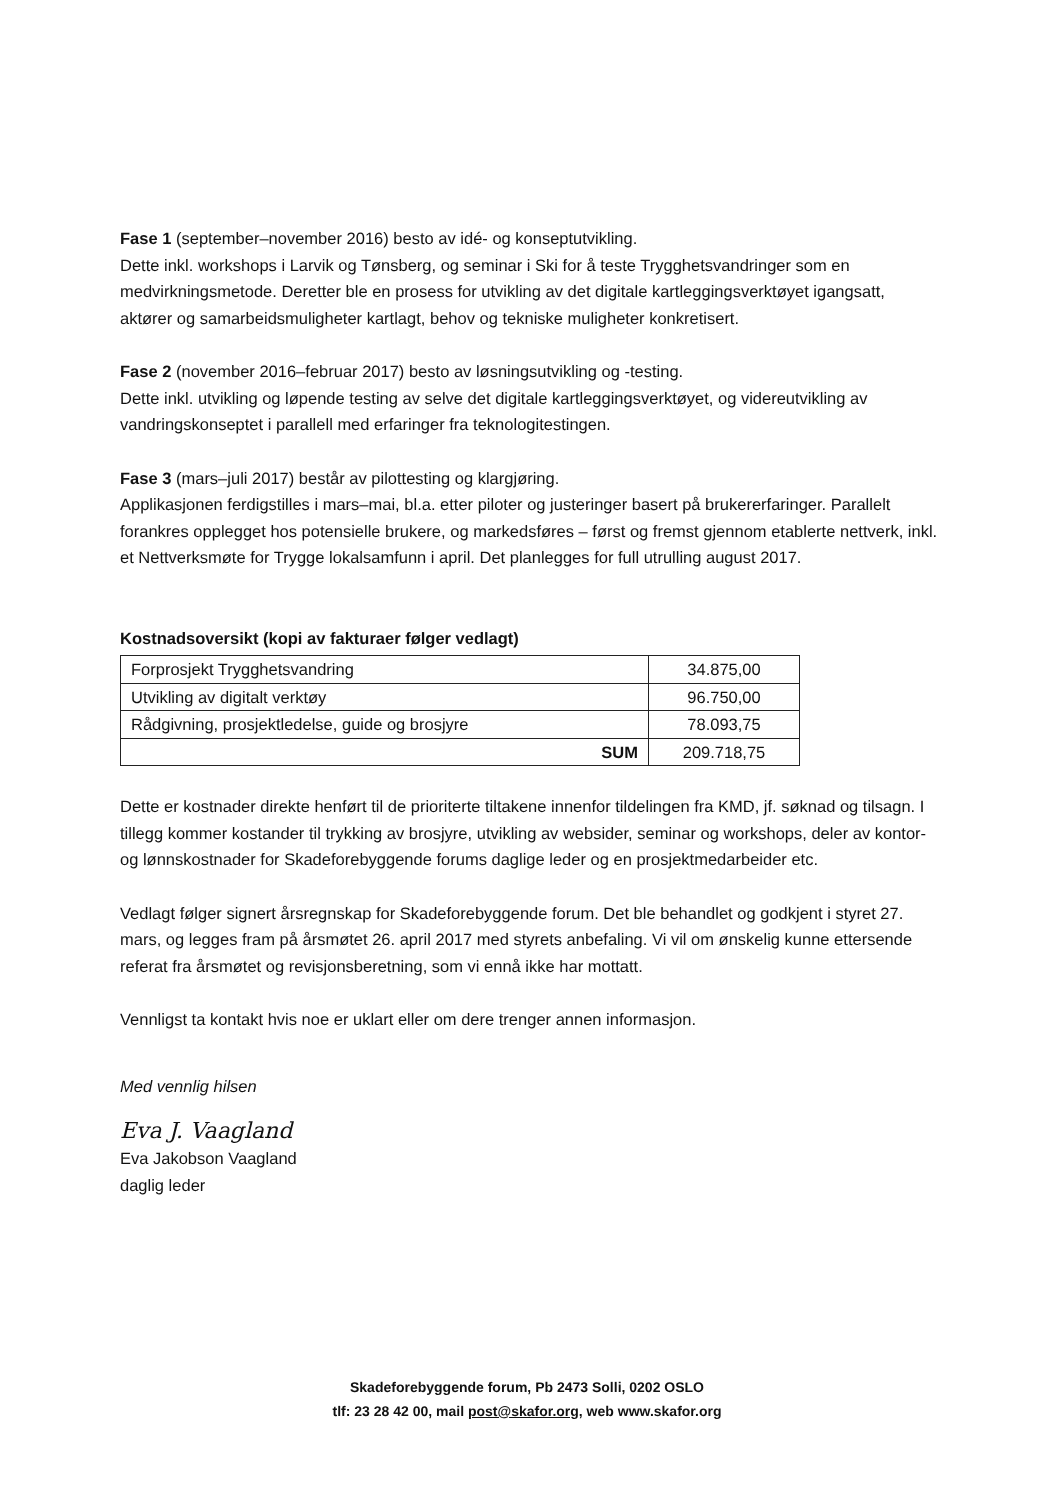Fase 1 (september–november 2016) besto av idé- og konseptutvikling.
Dette inkl. workshops i Larvik og Tønsberg, og seminar i Ski for å teste Trygghetsvandringer som en medvirkningsmetode. Deretter ble en prosess for utvikling av det digitale kartleggingsverktøyet igangsatt, aktører og samarbeidsmuligheter kartlagt, behov og tekniske muligheter konkretisert.
Fase 2 (november 2016–februar 2017) besto av løsningsutvikling og -testing.
Dette inkl. utvikling og løpende testing av selve det digitale kartleggingsverktøyet, og videreutvikling av vandringskonseptet i parallell med erfaringer fra teknologitestingen.
Fase 3 (mars–juli 2017) består av pilottesting og klargjøring.
Applikasjonen ferdigstilles i mars–mai, bl.a. etter piloter og justeringer basert på brukererfaringer. Parallelt forankres opplegget hos potensielle brukere, og markedsføres – først og fremst gjennom etablerte nettverk, inkl. et Nettverksmøte for Trygge lokalsamfunn i april. Det planlegges for full utrulling august 2017.
Kostnadsoversikt (kopi av fakturaer følger vedlagt)
| Forprosjekt Trygghetsvandring | 34.875,00 |
| Utvikling av digitalt verktøy | 96.750,00 |
| Rådgivning, prosjektledelse, guide og brosjyre | 78.093,75 |
| SUM | 209.718,75 |
Dette er kostnader direkte henført til de prioriterte tiltakene innenfor tildelingen fra KMD, jf. søknad og tilsagn. I tillegg kommer kostander til trykking av brosjyre, utvikling av websider, seminar og workshops, deler av kontor- og lønnskostnader for Skadeforebyggende forums daglige leder og en prosjektmedarbeider etc.
Vedlagt følger signert årsregnskap for Skadeforebyggende forum. Det ble behandlet og godkjent i styret 27. mars, og legges fram på årsmøtet 26. april 2017 med styrets anbefaling. Vi vil om ønskelig kunne ettersende referat fra årsmøtet og revisjonsberetning, som vi ennå ikke har mottatt.
Vennligst ta kontakt hvis noe er uklart eller om dere trenger annen informasjon.
Med vennlig hilsen
Eva J. Vaagland
Eva Jakobson Vaagland
daglig leder
Skadeforebyggende forum, Pb 2473 Solli, 0202 OSLO
tlf: 23 28 42 00, mail post@skafor.org, web www.skafor.org